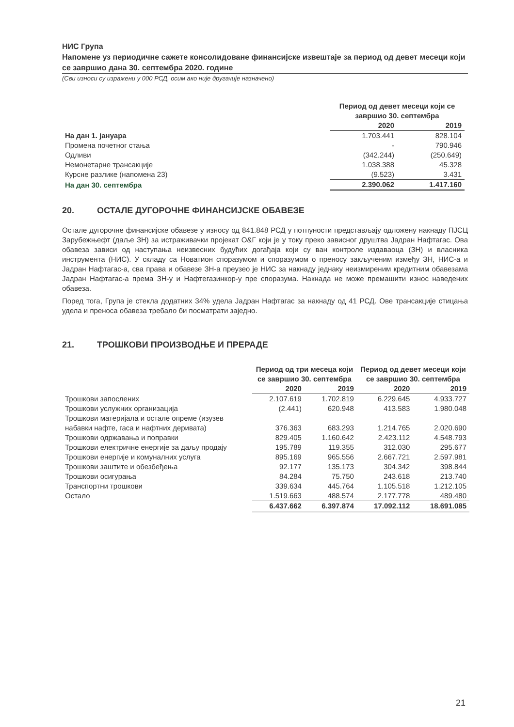НИС Група
Напомене уз периодичне сажете консолидоване финансијске извештаје за период од девет месеци који се завршио дана 30. септембра 2020. године
(Сви износи су изражени у 000 РСД, осим ако није другачије назначено)
| | Период од девет месеци који се завршио 30. септембра | |
| --- | --- | --- |
| | 2020 | 2019 |
| На дан 1. јануара | 1.703.441 | 828.104 |
| Промена почетног стања | - | 790.946 |
| Одливи | (342.244) | (250.649) |
| Немонетарне трансакције | 1.038.388 | 45.328 |
| Курсне разлике (напомена 23) | (9.523) | 3.431 |
| На дан 30. септембра | 2.390.062 | 1.417.160 |
20. ОСТАЛЕ ДУГОРОЧНЕ ФИНАНСИЈСКЕ ОБАВЕЗЕ
Остале дугорочне финансијске обавезе у износу од 841.848 РСД у потпуности представљају одложену накнаду ПЈСЦ Зарубежњефт (даље ЗН) за истраживачки пројекат О&Г који је у току преко зависног друштва Јадран Нафтагас. Ова обавеза зависи од наступања неизвесних будућих догађаја који су ван контроле издаваоца (ЗН) и власника инструмента (НИС). У складу са Новатион споразумом и споразумом о преносу закљученим између ЗН, НИС-а и Јадран Нафтагас-а, сва права и обавезе ЗН-а преузео је НИС за накнаду једнаку неизмиреним кредитним обавезама Јадран Нафтагас-а према ЗН-у и Нафтегазинкор-у пре споразума. Накнада не може премашити износ наведених обавеза.
Поред тога, Група је стекла додатних 34% удела Јадран Нафтагас за накнаду од 41 РСД. Ове трансакције стицања удела и преноса обавеза требало би посматрати заједно.
21. ТРОШКОВИ ПРОИЗВОДЊЕ И ПРЕРАДЕ
| | Период од три месеца који се завршио 30. септембра | | Период од девет месеци који се завршио 30. септембра | |
| --- | --- | --- | --- | --- |
| | 2020 | 2019 | 2020 | 2019 |
| Трошкови запослених | 2.107.619 | 1.702.819 | 6.229.645 | 4.933.727 |
| Трошкови услужних организација | (2.441) | 620.948 | 413.583 | 1.980.048 |
| Трошкови материјала и остале опреме (изузев набавки нафте, гаса и нафтних деривата) | 376.363 | 683.293 | 1.214.765 | 2.020.690 |
| Трошкови одржавања и поправки | 829.405 | 1.160.642 | 2.423.112 | 4.548.793 |
| Трошкови електричне енергије за даљу продају | 195.789 | 119.355 | 312.030 | 295.677 |
| Трошкови енергије и комуналних услуга | 895.169 | 965.556 | 2.667.721 | 2.597.981 |
| Трошкови заштите и обезбеђења | 92.177 | 135.173 | 304.342 | 398.844 |
| Трошкови осигурања | 84.284 | 75.750 | 243.618 | 213.740 |
| Транспортни трошкови | 339.634 | 445.764 | 1.105.518 | 1.212.105 |
| Остало | 1.519.663 | 488.574 | 2.177.778 | 489.480 |
| | 6.437.662 | 6.397.874 | 17.092.112 | 18.691.085 |
21